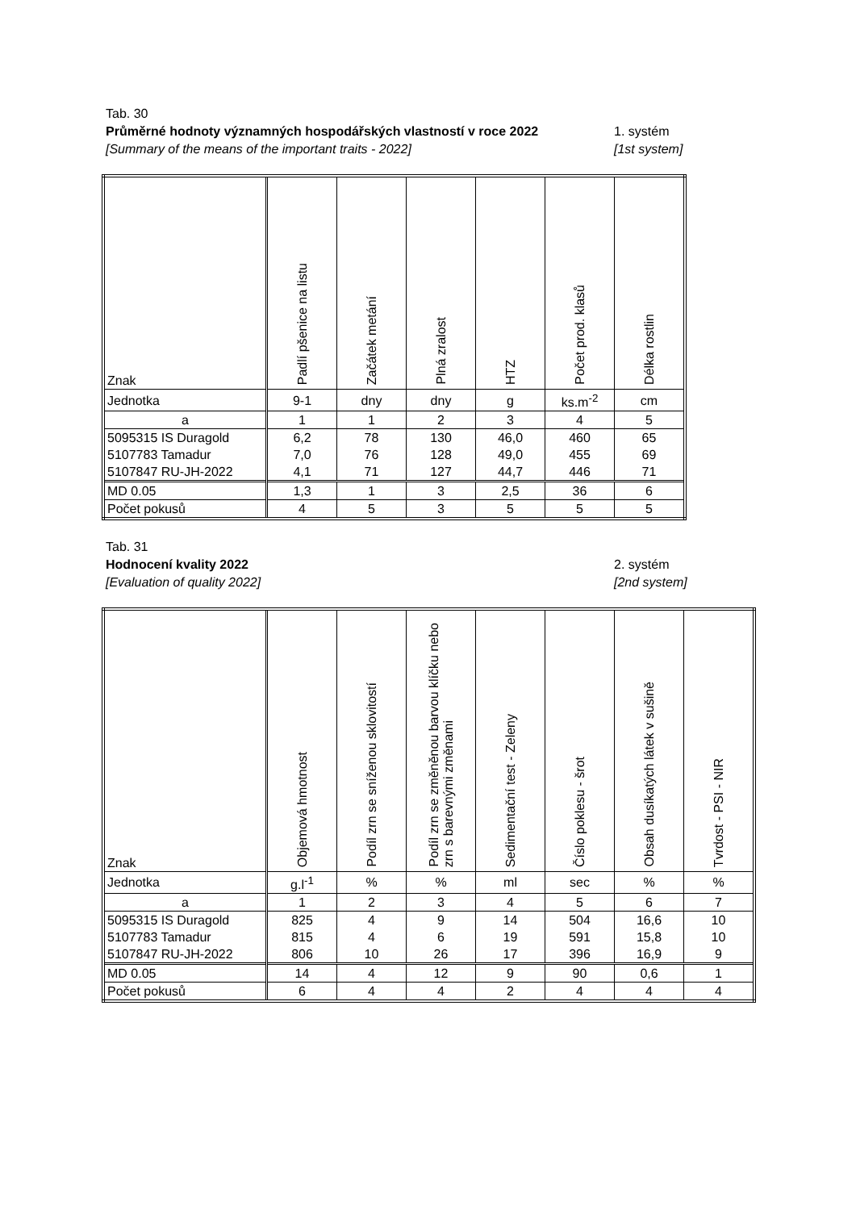Tab. 30
Průměrné hodnoty významných hospodářských vlastností v roce 2022 1. systém
[Summary of the means of the important traits - 2022] [1st system]
| Znak | Padlí pšenice na listu | Začátek metání | Plná zralost | HTZ | Počet prod. klasů | Délka rostlin |
| Jednotka | 9-1 | dny | dny | g | ks.m<sup>-2</sup> | cm |
| a | 1 | 1 | 2 | 3 | 4 | 5 |
| 5095315 IS Duragold | 6,2 | 78 | 130 | 46,0 | 460 | 65 |
| 5107783 Tamadur | 7,0 | 76 | 128 | 49,0 | 455 | 69 |
| 5107847 RU-JH-2022 | 4,1 | 71 | 127 | 44,7 | 446 | 71 |
| MD 0.05 | 1,3 | 1 | 3 | 2,5 | 36 | 6 |
| Počet pokusů | 4 | 5 | 3 | 5 | 5 | 5 |
Tab. 31
Hodnocení kvality 2022 2. systém
[Evaluation of quality 2022] [2nd system]
| Znak | Objemová hmotnost | Podíl zrn se sníženou sklovitostí | Podíl zrn se změněnou barvou klíčku nebo zrn s barevnými změnami | Sedimentační test - Zeleny | Číslo poklesu - šrot | Obsah dusíkatých látek v sušině | Tvrdost - PSI - NIR |
| Jednotka | g.l<sup>-1</sup> | % | % | ml | sec | % | % |
| a | 1 | 2 | 3 | 4 | 5 | 6 | 7 |
| 5095315 IS Duragold | 825 | 4 | 9 | 14 | 504 | 16,6 | 10 |
| 5107783 Tamadur | 815 | 4 | 6 | 19 | 591 | 15,8 | 10 |
| 5107847 RU-JH-2022 | 806 | 10 | 26 | 17 | 396 | 16,9 | 9 |
| MD 0.05 | 14 | 4 | 12 | 9 | 90 | 0,6 | 1 |
| Počet pokusů | 6 | 4 | 4 | 2 | 4 | 4 | 4 |